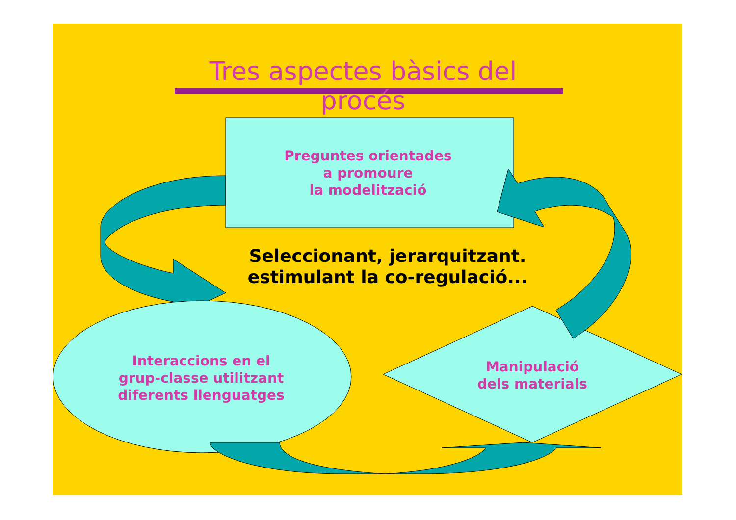Tres aspectes bàsics del procés
Preguntes orientades
a promoure
la modelització
Seleccionant, jerarquitzant.
estimulant la co-regulació...
Interaccions en el
grup-classe utilitzant
diferents llenguatges
Manipulació
dels materials